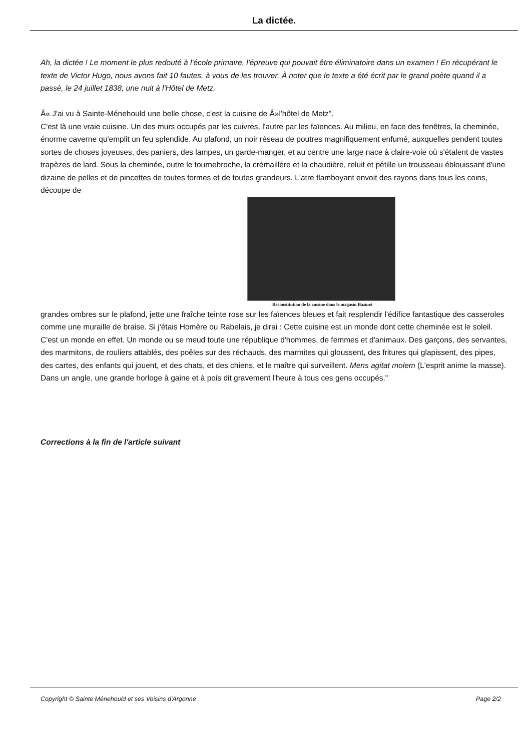La dictée.
Ah, la dictée ! Le moment le plus redouté à l'école primaire, l'épreuve qui pouvait être éliminatoire dans un examen ! En récupérant le texte de Victor Hugo, nous avons fait 10 fautes, à vous de les trouver. À noter que le texte a été écrit par le grand poète quand il a passé, le 24 juillet 1838, une nuit à l'Hôtel de Metz.
Â« J'ai vu à Sainte-Ménehould une belle chose, c'est la cuisine de Â»l'hôtel de Metz".
C'est là une vraie cuisine. Un des murs occupés par les cuivres, l'autre par les faïences. Au milieu, en face des fenêtres, la cheminée, énorme caverne qu'emplit un feu splendide. Au plafond, un noir réseau de poutres magnifiquement enfumé, auxquelles pendent toutes sortes de choses joyeuses, des paniers, des lampes, un garde-manger, et au centre une large nace à claire-voie où s'étalent de vastes trapèzes de lard. Sous la cheminée, outre le tournebroche, la crémaillère et la chaudière, reluit et pétille un trousseau éblouissant d'une dizaine de pelles et de pincettes de toutes formes et de toutes grandeurs. L'atre flamboyant envoit des rayons dans tous les coins, découpe de
Reconstitution de la cuisine dans le magasin Bazinet
grandes ombres sur le plafond, jette une fraîche teinte rose sur les faïences bleues et fait resplendir l'édifice fantastique des casseroles comme une muraille de braise. Si j'étais Homère ou Rabelais, je dirai : Cette cuisine est un monde dont cette cheminée est le soleil.
C'est un monde en effet. Un monde ou se meud toute une république d'hommes, de femmes et d'animaux. Des garçons, des servantes, des marmitons, de rouliers attablés, des poêles sur des réchauds, des marmites qui gloussent, des fritures qui glapissent, des pipes, des cartes, des enfants qui jouent, et des chats, et des chiens, et le maître qui surveillent. Mens agitat molem (L'esprit anime la masse).
Dans un angle, une grande horloge à gaine et à pois dit gravement l'heure à tous ces gens occupés."
Corrections à la fin de l'article suivant
Copyright © Sainte Ménehould et ses Voisins d'Argonne Page 2/2